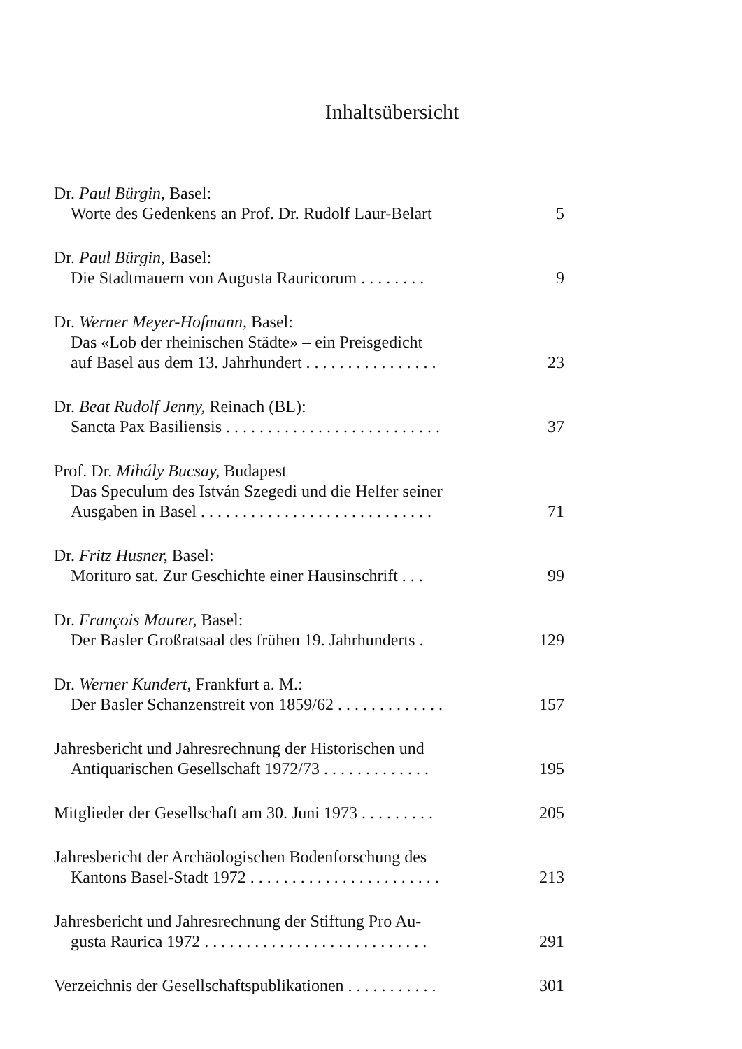Inhaltsübersicht
Dr. Paul Bürgin, Basel:
Worte des Gedenkens an Prof. Dr. Rudolf Laur-Belart
5
Dr. Paul Bürgin, Basel:
Die Stadtmauern von Augusta Rauricorum . . . . . . . .
9
Dr. Werner Meyer-Hofmann, Basel:
Das «Lob der rheinischen Städte» – ein Preisgedicht
auf Basel aus dem 13. Jahrhundert . . . . . . . . . . . . . . . .
23
Dr. Beat Rudolf Jenny, Reinach (BL):
Sancta Pax Basiliensis . . . . . . . . . . . . . . . . . . . . . . . . . .
37
Prof. Dr. Mihály Bucsay, Budapest
Das Speculum des István Szegedi und die Helfer seiner
Ausgaben in Basel . . . . . . . . . . . . . . . . . . . . . . . . . . . .
71
Dr. Fritz Husner, Basel:
Morituro sat. Zur Geschichte einer Hausinschrift . . .
99
Dr. François Maurer, Basel:
Der Basler Großratsaal des frühen 19. Jahrhunderts .
129
Dr. Werner Kundert, Frankfurt a. M.:
Der Basler Schanzenstreit von 1859/62 . . . . . . . . . . . . .
157
Jahresbericht und Jahresrechnung der Historischen und
Antiquarischen Gesellschaft 1972/73 . . . . . . . . . . . . .
195
Mitglieder der Gesellschaft am 30. Juni 1973 . . . . . . . . .
205
Jahresbericht der Archäologischen Bodenforschung des
Kantons Basel-Stadt 1972 . . . . . . . . . . . . . . . . . . . . . . .
213
Jahresbericht und Jahresrechnung der Stiftung Pro Au-
gusta Raurica 1972 . . . . . . . . . . . . . . . . . . . . . . . . . . .
291
Verzeichnis der Gesellschaftspublikationen . . . . . . . . . . .
301